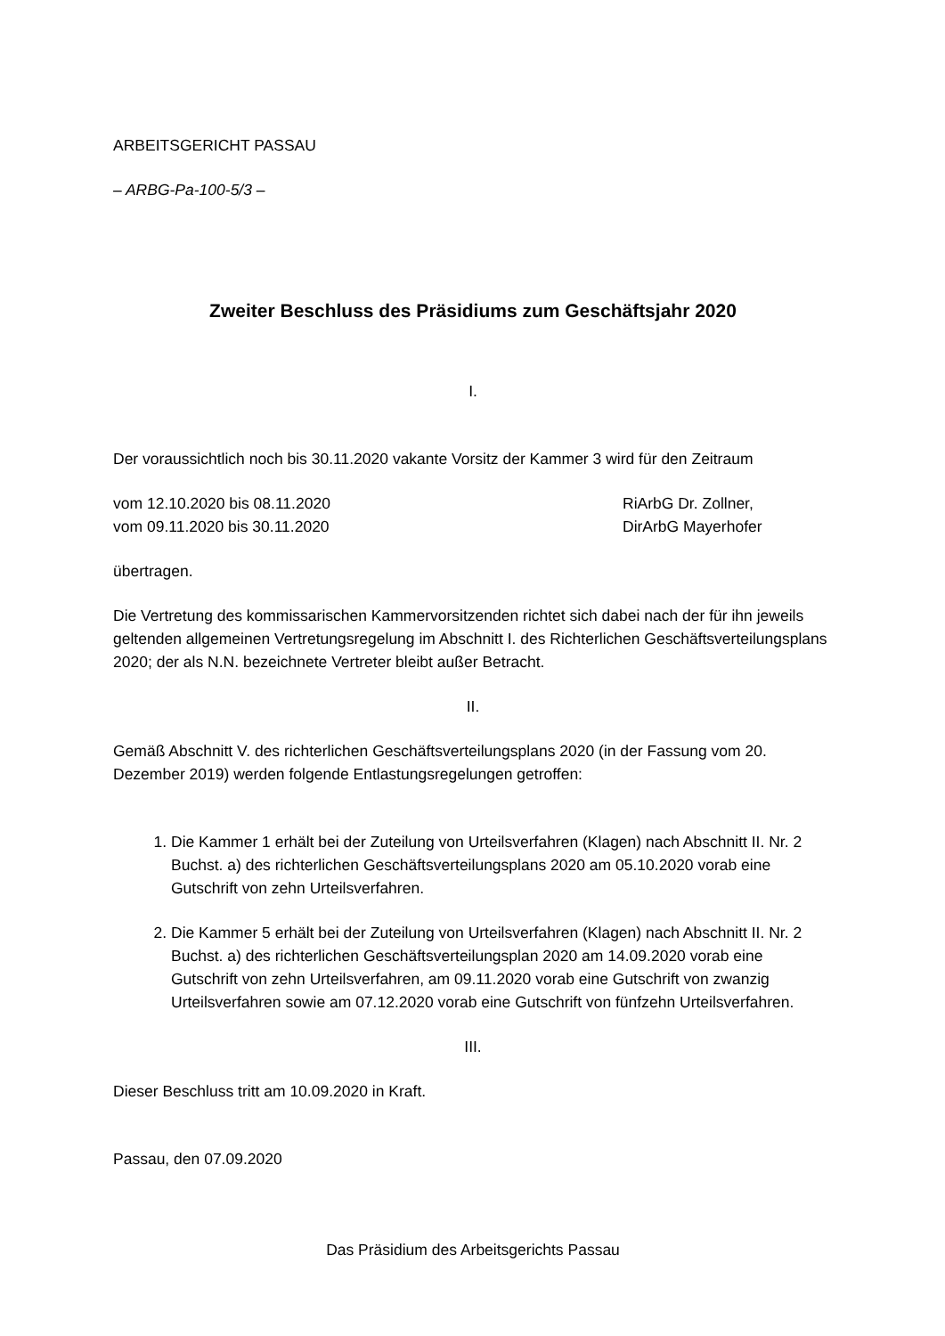ARBEITSGERICHT PASSAU
– ARBG-Pa-100-5/3 –
Zweiter Beschluss des Präsidiums zum Geschäftsjahr 2020
I.
Der voraussichtlich noch bis 30.11.2020 vakante Vorsitz der Kammer 3 wird für den Zeitraum
vom 12.10.2020 bis 08.11.2020 RiArbG Dr. Zollner,
vom 09.11.2020 bis 30.11.2020 DirArbG Mayerhofer
übertragen.
Die Vertretung des kommissarischen Kammervorsitzenden richtet sich dabei nach der für ihn jeweils geltenden allgemeinen Vertretungsregelung im Abschnitt I. des Richterlichen Geschäftsverteilungsplans 2020; der als N.N. bezeichnete Vertreter bleibt außer Betracht.
II.
Gemäß Abschnitt V. des richterlichen Geschäftsverteilungsplans 2020 (in der Fassung vom 20. Dezember 2019) werden folgende Entlastungsregelungen getroffen:
1. Die Kammer 1 erhält bei der Zuteilung von Urteilsverfahren (Klagen) nach Abschnitt II. Nr. 2 Buchst. a) des richterlichen Geschäftsverteilungsplans 2020 am 05.10.2020 vorab eine Gutschrift von zehn Urteilsverfahren.
2. Die Kammer 5 erhält bei der Zuteilung von Urteilsverfahren (Klagen) nach Abschnitt II. Nr. 2 Buchst. a) des richterlichen Geschäftsverteilungsplan 2020 am 14.09.2020 vorab eine Gutschrift von zehn Urteilsverfahren, am 09.11.2020 vorab eine Gutschrift von zwanzig Urteilsverfahren sowie am 07.12.2020 vorab eine Gutschrift von fünfzehn Urteilsverfahren.
III.
Dieser Beschluss tritt am 10.09.2020 in Kraft.
Passau, den 07.09.2020
Das Präsidium des Arbeitsgerichts Passau